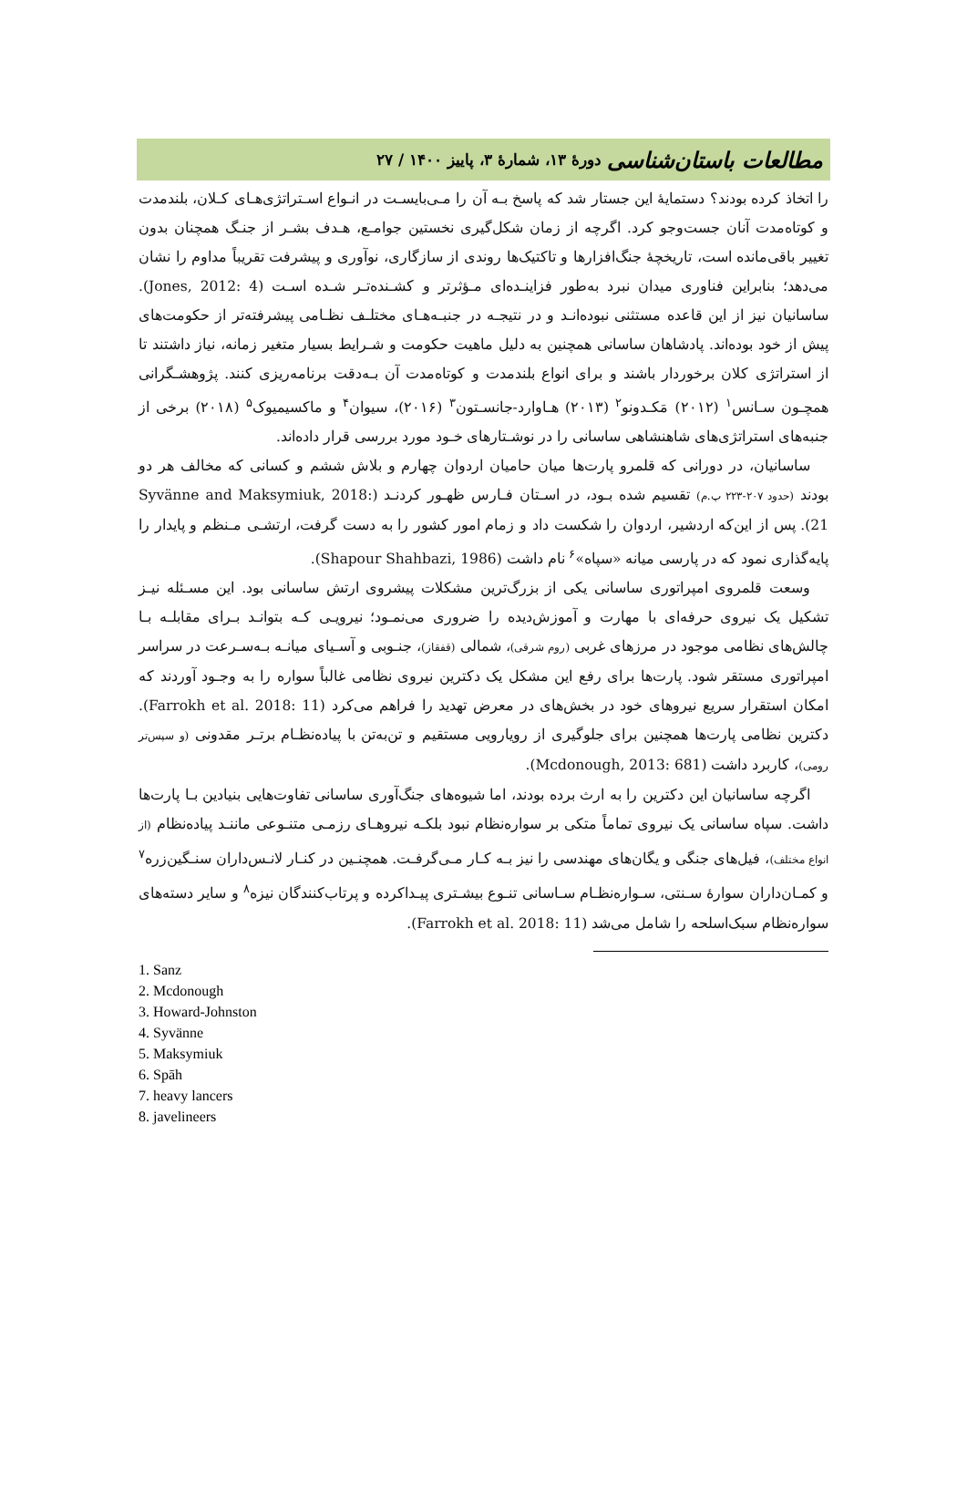مطالعات باستان‌شناسی دورهٔ ۱۳، شمارهٔ ۳، پاییز ۱۴۰۰ / ۲۷
را اتخاذ کرده بودند؟ دستمایهٔ این جستار شد که پاسخ بـه آن را مـی‌بایسـت در انـواع اسـتراتژی‌هـای کـلان، بلندمدت و کوتاه‌مدت آنان جست‌وجو کرد. اگرچه از زمان شکل‌گیری نخستین جوامـع، هـدف بشـر از جنـگ همچنان بدون تغییر باقی‌مانده است، تاریخچهٔ جنگ‌افزارها و تاکتیک‌ها روندی از سازگاری، نوآوری و پیشرفت تقریباً مداوم را نشان می‌دهد؛ بنابراین فناوری میدان نبرد به‌طور فزاینـده‌ای مـؤثرتر و کشـنده‌تـر شـده اسـت (Jones, 2012: 4). ساسانیان نیز از این قاعده مستثنی نبوده‌انـد و در نتیجـه در جنبـه‌هـای مختلـف نظـامی پیشرفته‌تر از حکومت‌های پیش از خود بوده‌اند. پادشاهان ساسانی همچنین به دلیل ماهیت حکومت و شـرایط بسیار متغیر زمانه، نیاز داشتند تا از استراتژی کلان برخوردار باشند و برای انواع بلندمدت و کوتاه‌مدت آن بـه‌دقت برنامه‌ریزی کنند. پژوهشـگرانی همچـون سـانس<sup>۱</sup> (۲۰۱۲) مَکـدونو<sup>۲</sup> (۲۰۱۳) هـاوارد-جانسـتون<sup>۳</sup> (۲۰۱۶)، سیوان<sup>۴</sup> و ماکسیمیوک<sup>۵</sup> (۲۰۱۸) برخی از جنبه‌های استراتژی‌های شاهنشاهی ساسانی را در نوشـتارهای خـود مورد بررسی قرار داده‌اند.
ساسانیان، در دورانی که قلمرو پارت‌ها میان حامیان اردوان چهارم و بلاش ششم و کسانی که مخالف هر دو بودند (حدود ۲۰۷-۲۲۳ پ.م) تقسیم شده بـود، در اسـتان فـارس ظهـور کردنـد (Syvänne and Maksymiuk, 2018: 21). پس از این‌که اردشیر، اردوان را شکست داد و زمام امور کشور را به دست گرفت، ارتشـی مـنظم و پایدار را پایه‌گذاری نمود که در پارسی میانه «سپاه»<sup>۶</sup> نام داشت (Shapour Shahbazi, 1986).
وسعت قلمروی امپراتوری ساسانی یکی از بزرگ‌ترین مشکلات پیشروی ارتش ساسانی بود. این مسـئله نیـز تشکیل یک نیروی حرفه‌ای با مهارت و آموزش‌دیده را ضروری می‌نمـود؛ نیرویـی کـه بتوانـد بـرای مقابلـه بـا چالش‌های نظامی موجود در مرزهای غربی (روم شرقی)، شمالی (قفقاز)، جنـوبی و آسـیای میانـه بـه‌سـرعت در سراسر امپراتوری مستقر شود. پارت‌ها برای رفع این مشکل یک دکترین نیروی نظامی غالباً سواره را به وجـود آوردند که امکان استقرار سریع نیروهای خود در بخش‌های در معرض تهدید را فراهم می‌کرد (Farrokh et al. 2018: 11). دکترین نظامی پارت‌ها همچنین برای جلوگیری از رویارویی مستقیم و تن‌به‌تن با پیاده‌نظـام برتـر مقدونی (و سپس‌تر رومی)، کاربرد داشت (Mcdonough, 2013: 681).
اگرچه ساسانیان این دکترین را به ارث برده بودند، اما شیوه‌های جنگ‌آوری ساسانی تفاوت‌هایی بنیادین بـا پارت‌ها داشت. سپاه ساسانی یک نیروی تماماً متکی بر سواره‌نظام نبود بلکـه نیروهـای رزمـی متنـوعی ماننـد پیاده‌نظام (از انواع مختلف)، فیل‌های جنگی و یگان‌های مهندسی را نیز بـه کـار مـی‌گرفـت. همچنـین در کنـار لانـس‌داران سنـگین‌زره<sup>۷</sup> و کمـان‌داران سوارهٔ سـنتی، سـواره‌نظـام سـاسانی تنـوع بیشـتری پیـداکرده و پرتاب‌کنندگان نیزه<sup>۸</sup> و سایر دسته‌های سواره‌نظام سبک‌اسلحه را شامل می‌شد (Farrokh et al. 2018: 11).
1. Sanz
2. Mcdonough
3. Howard-Johnston
4. Syvänne
5. Maksymiuk
6. Spāh
7. heavy lancers
8. javelineers